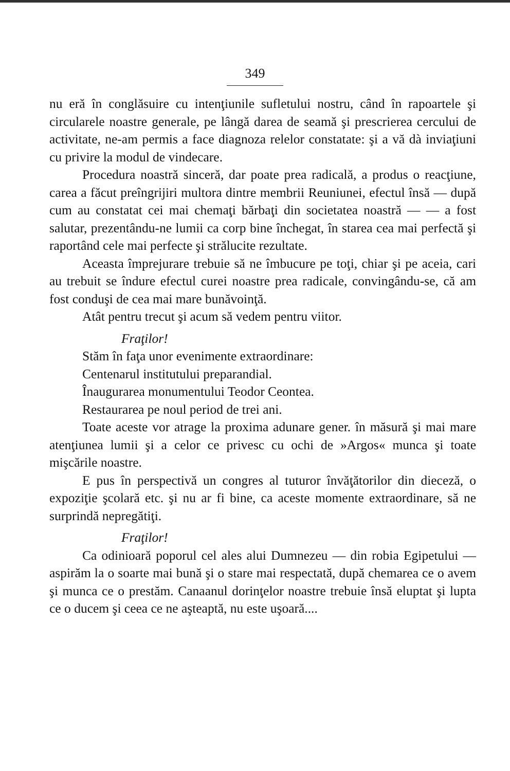349
nu eră în conglăsuire cu intenţiunile sufletului nostru, când în rapoartele şi circularele noastre generale, pe lângă darea de seamă şi prescrierea cercului de activitate, ne-am permis a face diagnoza relelor constatate: şi a vă dà inviaţiuni cu privire la modul de vindecare.
Procedura noastră sinceră, dar poate prea radicală, a produs o reacţiune, carea a făcut preîngrijiri multora dintre membrii Reuniunei, efectul însă — după cum au constatat cei mai chemaţi bărbaţi din societatea noastră — — a fost salutar, prezentându-ne lumii ca corp bine închegat, în starea cea mai perfectă şi raportând cele mai perfecte şi strălucite rezultate.
Aceasta împrejurare trebuie să ne îmbucure pe toţi, chiar şi pe aceia, cari au trebuit se îndure efectul curei noastre prea radicale, convingându-se, că am fost conduşi de cea mai mare bunăvoinţă.
Atât pentru trecut şi acum să vedem pentru viitor.
Fraţilor!
Stăm în faţa unor evenimente extraordinare:
Centenarul institutului preparandial.
Înaugurarea monumentului Teodor Ceontea.
Restaurarea pe noul period de trei ani.
Toate aceste vor atrage la proxima adunare gener. în măsură şi mai mare atenţiunea lumii şi a celor ce privesc cu ochi de »Argos« munca şi toate mişcările noastre.
E pus în perspectivă un congres al tuturor învăţătorilor din dieceză, o expoziţie şcolară etc. şi nu ar fi bine, ca aceste momente extraordinare, să ne surprindă nepregătiţi.
Fraţilor!
Ca odinioară poporul cel ales alui Dumnezeu — din robia Egipetului — aspirăm la o soarte mai bună şi o stare mai respectată, după chemarea ce o avem şi munca ce o prestăm. Canaanul dorinţelor noastre trebuie însă eluptat şi lupta ce o ducem şi ceea ce ne aşteaptă, nu este uşoară....